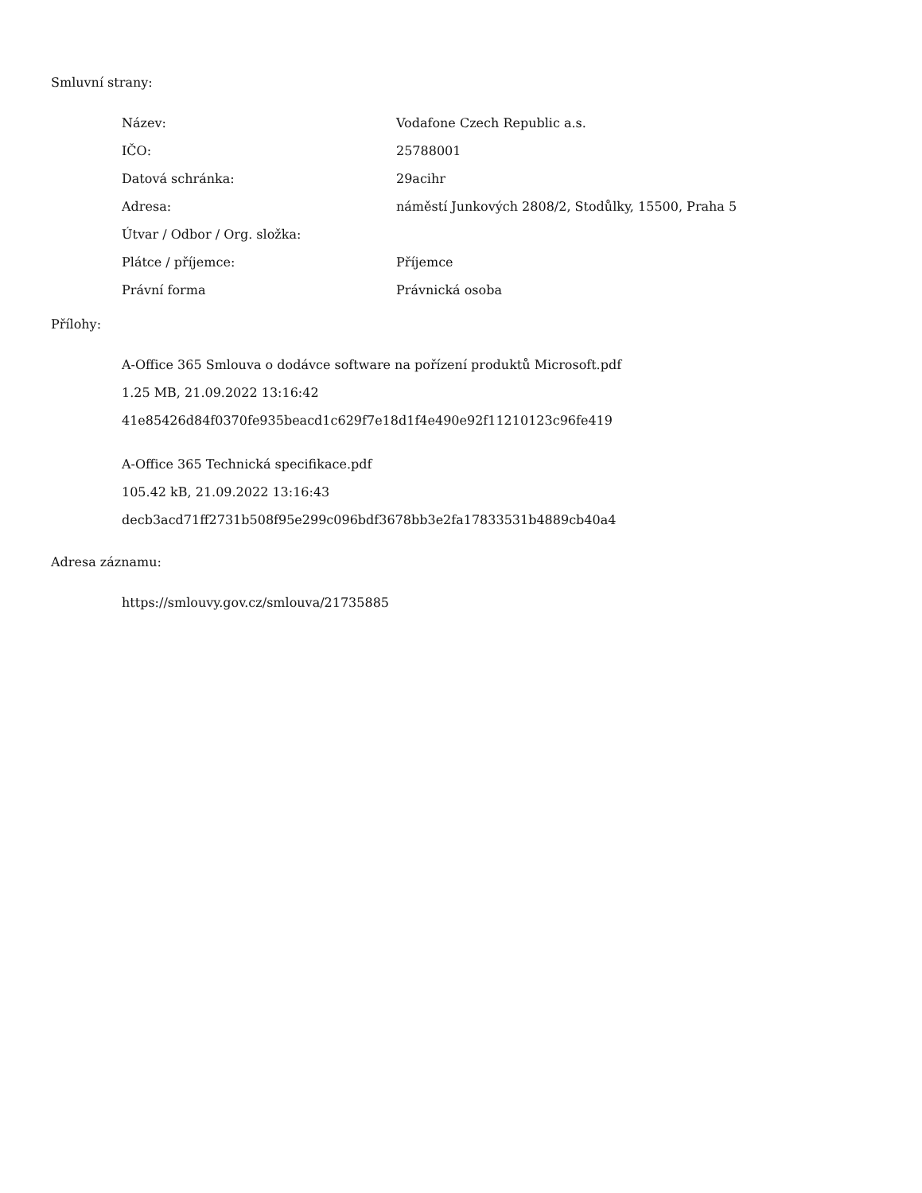Smluvní strany:
| Název: | Vodafone Czech Republic a.s. |
| IČO: | 25788001 |
| Datová schránka: | 29acihr |
| Adresa: | náměstí Junkových 2808/2, Stodůlky, 15500, Praha 5 |
| Útvar / Odbor / Org. složka: | |
| Plátce / příjemce: | Příjemce |
| Právní forma | Právnická osoba |
Přílohy:
A-Office 365 Smlouva o dodávce software na pořízení produktů Microsoft.pdf
1.25 MB, 21.09.2022 13:16:42
41e85426d84f0370fe935beacd1c629f7e18d1f4e490e92f11210123c96fe419
A-Office 365 Technická specifikace.pdf
105.42 kB, 21.09.2022 13:16:43
decb3acd71ff2731b508f95e299c096bdf3678bb3e2fa17833531b4889cb40a4
Adresa záznamu:
https://smlouvy.gov.cz/smlouva/21735885